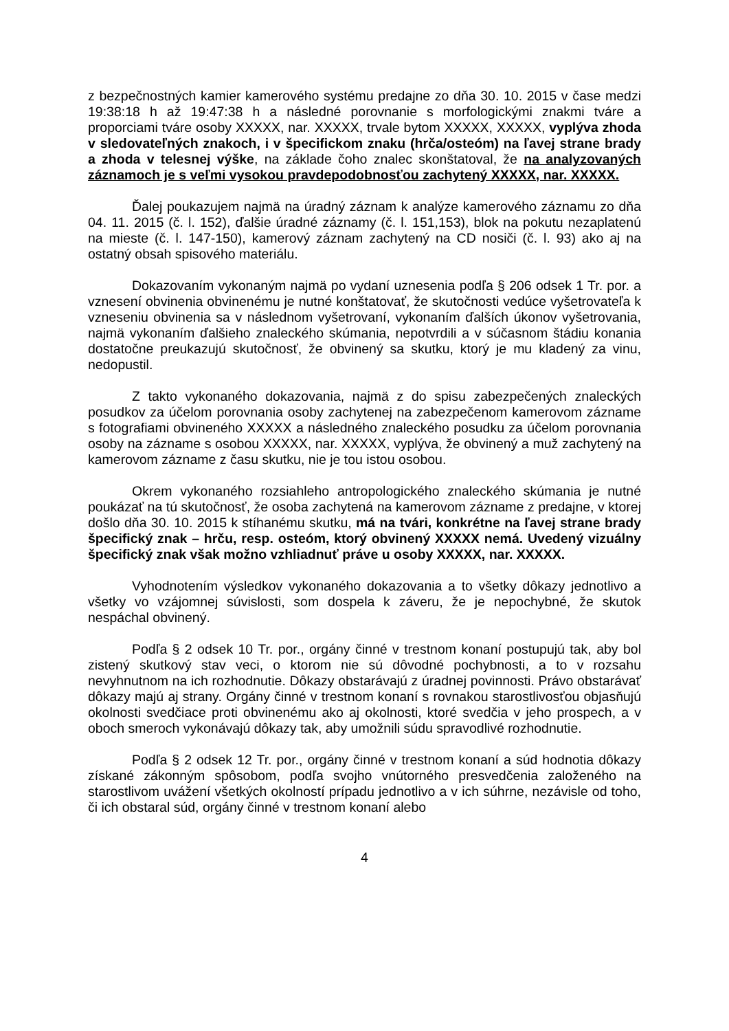z bezpečnostných kamier kamerového systému predajne zo dňa 30. 10. 2015 v čase medzi 19:38:18 h až 19:47:38 h a následné porovnanie s morfologickými znakmi tváre a proporciami tváre osoby XXXXX, nar. XXXXX, trvale bytom XXXXX, XXXXX, vyplýva zhoda v sledovateľných znakoch, i v špecifickom znaku (hrča/osteóm) na ľavej strane brady a zhoda v telesnej výške, na základe čoho znalec skonštatoval, že na analyzovaných záznamoch je s veľmi vysokou pravdepodobnosťou zachytený XXXXX, nar. XXXXX.
Ďalej poukazujem najmä na úradný záznam k analýze kamerového záznamu zo dňa 04. 11. 2015 (č. l. 152), ďalšie úradné záznamy (č. l. 151,153), blok na pokutu nezaplatenú na mieste (č. l. 147-150), kamerový záznam zachytený na CD nosiči (č. l. 93) ako aj na ostatný obsah spisového materiálu.
Dokazovaním vykonaným najmä po vydaní uznesenia podľa § 206 odsek 1 Tr. por. a vznesení obvinenia obvinenému je nutné konštatovať, že skutočnosti vedúce vyšetrovateľa k vzneseniu obvinenia sa v následnom vyšetrovaní, vykonaním ďalších úkonov vyšetrovania, najmä vykonaním ďalšieho znaleckého skúmania, nepotvrdili a v súčasnom štádiu konania dostatočne preukazujú skutočnosť, že obvinený sa skutku, ktorý je mu kladený za vinu, nedopustil.
Z takto vykonaného dokazovania, najmä z do spisu zabezpečených znaleckých posudkov za účelom porovnania osoby zachytenej na zabezpečenom kamerovom zázname s fotografiami obvineného XXXXX a následného znaleckého posudku za účelom porovnania osoby na zázname s osobou XXXXX, nar. XXXXX, vyplýva, že obvinený a muž zachytený na kamerovom zázname z času skutku, nie je tou istou osobou.
Okrem vykonaného rozsiahleho antropologického znaleckého skúmania je nutné poukázať na tú skutočnosť, že osoba zachytená na kamerovom zázname z predajne, v ktorej došlo dňa 30. 10. 2015 k stíhanému skutku, má na tvári, konkrétne na ľavej strane brady špecifický znak – hrču, resp. osteóm, ktorý obvinený XXXXX nemá. Uvedený vizuálny špecifický znak však možno vzhliadnuť práve u osoby XXXXX, nar. XXXXX.
Vyhodnotením výsledkov vykonaného dokazovania a to všetky dôkazy jednotlivo a všetky vo vzájomnej súvislosti, som dospela k záveru, že je nepochybné, že skutok nespáchal obvinený.
Podľa § 2 odsek 10 Tr. por., orgány činné v trestnom konaní postupujú tak, aby bol zistený skutkový stav veci, o ktorom nie sú dôvodné pochybnosti, a to v rozsahu nevyhnutnom na ich rozhodnutie. Dôkazy obstarávajú z úradnej povinnosti. Právo obstarávať dôkazy majú aj strany. Orgány činné v trestnom konaní s rovnakou starostlivosťou objasňujú okolnosti svedčiace proti obvinenému ako aj okolnosti, ktoré svedčia v jeho prospech, a v oboch smeroch vykonávajú dôkazy tak, aby umožnili súdu spravodlivé rozhodnutie.
Podľa § 2 odsek 12 Tr. por., orgány činné v trestnom konaní a súd hodnotia dôkazy získané zákonným spôsobom, podľa svojho vnútorného presvedčenia založeného na starostlivom uvážení všetkých okolností prípadu jednotlivo a v ich súhrne, nezávisle od toho, či ich obstaral súd, orgány činné v trestnom konaní alebo
4